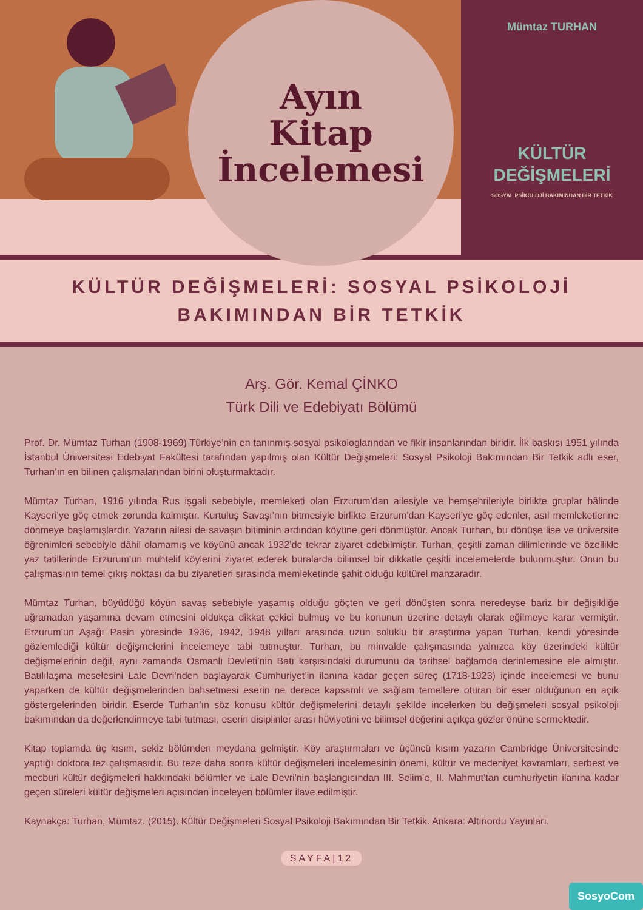Ayın
Kitap
İncelemesi
Mümtaz TURHAN
KÜLTÜR
DEĞİŞMELERİ
SOSYAL PSİKOLOJİ BAKIMINDAN BİR TETKİK
KÜLTÜR DEĞİŞMELERİ: SOSYAL PSİKOLOJİ
BAKIMINDAN BİR TETKİK
Arş. Gör. Kemal ÇİNKO
Türk Dili ve Edebiyatı Bölümü
Prof. Dr. Mümtaz Turhan (1908-1969) Türkiye’nin en tanınmış sosyal psikologlarından ve fikir insanlarından biridir. İlk baskısı 1951 yılında İstanbul Üniversitesi Edebiyat Fakültesi tarafından yapılmış olan Kültür Değişmeleri: Sosyal Psikoloji Bakımından Bir Tetkik adlı eser, Turhan’ın en bilinen çalışmalarından birini oluşturmaktadır.
Mümtaz Turhan, 1916 yılında Rus işgali sebebiyle, memleketi olan Erzurum’dan ailesiyle ve hemşehrileriyle birlikte gruplar hâlinde Kayseri’ye göç etmek zorunda kalmıştır. Kurtuluş Savaşı’nın bitmesiyle birlikte Erzurum’dan Kayseri’ye göç edenler, asıl memleketlerine dönmeye başlamışlardır. Yazarın ailesi de savaşın bitiminin ardından köyüne geri dönmüştür. Ancak Turhan, bu dönüşe lise ve üniversite öğrenimleri sebebiyle dâhil olamamış ve köyünü ancak 1932’de tekrar ziyaret edebilmiştir. Turhan, çeşitli zaman dilimlerinde ve özellikle yaz tatillerinde Erzurum’un muhtelif köylerini ziyaret ederek buralarda bilimsel bir dikkatle çeşitli incelemelerde bulunmuştur. Onun bu çalışmasının temel çıkış noktası da bu ziyaretleri sırasında memleketinde şahit olduğu kültürel manzaradır.
Mümtaz Turhan, büyüdüğü köyün savaş sebebiyle yaşamış olduğu göçten ve geri dönüşten sonra neredeyse bariz bir değişikliğe uğramadan yaşamına devam etmesini oldukça dikkat çekici bulmuş ve bu konunun üzerine detaylı olarak eğilmeye karar vermiştir. Erzurum’un Aşağı Pasin yöresinde 1936, 1942, 1948 yılları arasında uzun soluklu bir araştırma yapan Turhan, kendi yöresinde gözlemlediği kültür değişmelerini incelemeye tabi tutmuştur. Turhan, bu minvalde çalışmasında yalnızca köy üzerindeki kültür değişmelerinin değil, aynı zamanda Osmanlı Devleti’nin Batı karşısındaki durumunu da tarihsel bağlamda derinlemesine ele almıştır. Batılılaşma meselesini Lale Devri’nden başlayarak Cumhuriyet’in ilanına kadar geçen süreç (1718-1923) içinde incelemesi ve bunu yaparken de kültür değişmelerinden bahsetmesi eserin ne derece kapsamlı ve sağlam temellere oturan bir eser olduğunun en açık göstergelerinden biridir. Eserde Turhan’ın söz konusu kültür değişmelerini detaylı şekilde incelerken bu değişmeleri sosyal psikoloji bakımından da değerlendirmeye tabi tutması, eserin disiplinler arası hüviyetini ve bilimsel değerini açıkça gözler önüne sermektedir.
Kitap toplamda üç kısım, sekiz bölümden meydana gelmiştir. Köy araştırmaları ve üçüncü kısım yazarın Cambridge Üniversitesinde yaptığı doktora tez çalışmasıdır. Bu teze daha sonra kültür değişmeleri incelemesinin önemi, kültür ve medeniyet kavramları, serbest ve mecburi kültür değişmeleri hakkındaki bölümler ve Lale Devri'nin başlangıcından III. Selim’e, II. Mahmut’tan cumhuriyetin ilanına kadar geçen süreleri kültür değişmeleri açısından inceleyen bölümler ilave edilmiştir.
Kaynakça: Turhan, Mümtaz. (2015). Kültür Değişmeleri Sosyal Psikoloji Bakımından Bir Tetkik. Ankara: Altınordu Yayınları.
SAYFA|12
SosyoCom